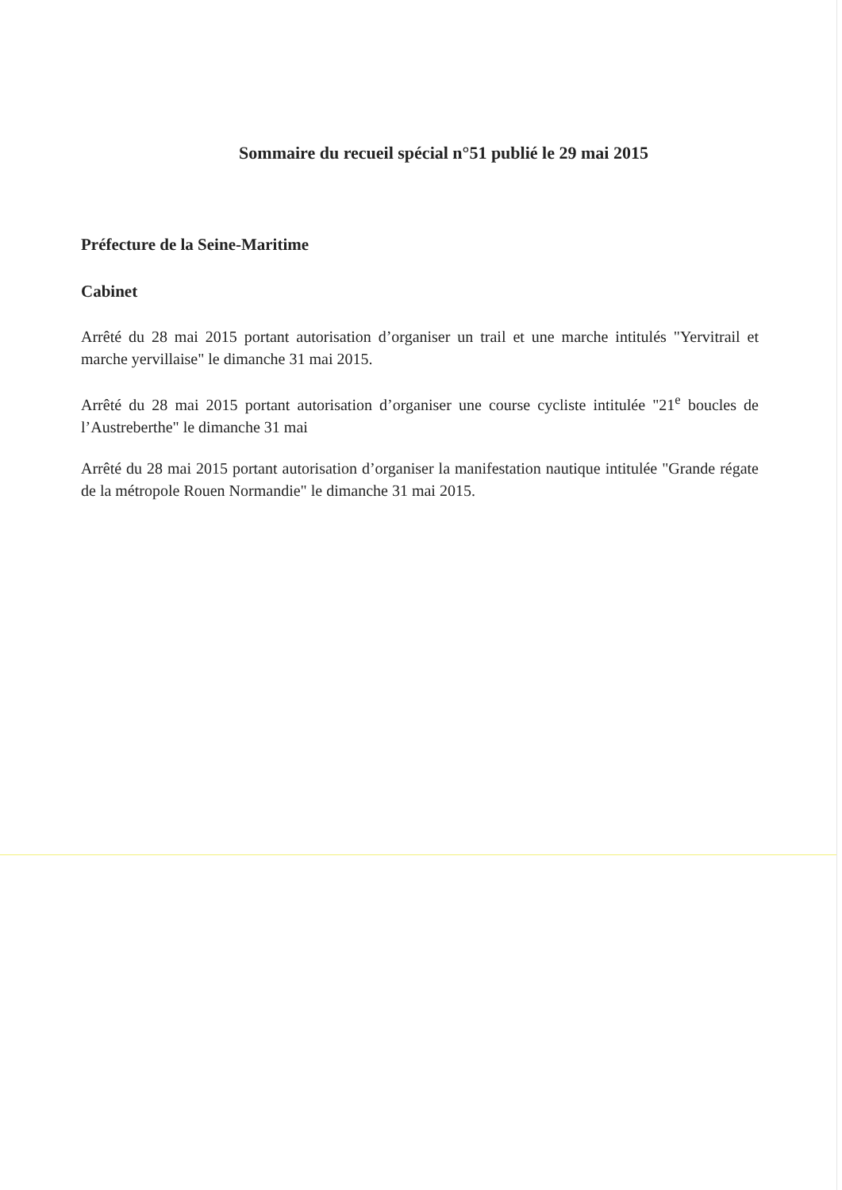Sommaire du recueil spécial n°51 publié le 29 mai 2015
Préfecture de la Seine-Maritime
Cabinet
Arrêté du 28 mai 2015 portant autorisation d’organiser un trail et une marche intitulés "Yervitrail et marche yervillaise" le dimanche 31 mai 2015.
Arrêté du 28 mai 2015 portant autorisation d’organiser une course cycliste intitulée "21<sup>e</sup> boucles de l’Austreberthe" le dimanche 31 mai
Arrêté du 28 mai 2015 portant autorisation d’organiser la manifestation nautique intitulée "Grande régate de la métropole Rouen Normandie" le dimanche 31 mai 2015.